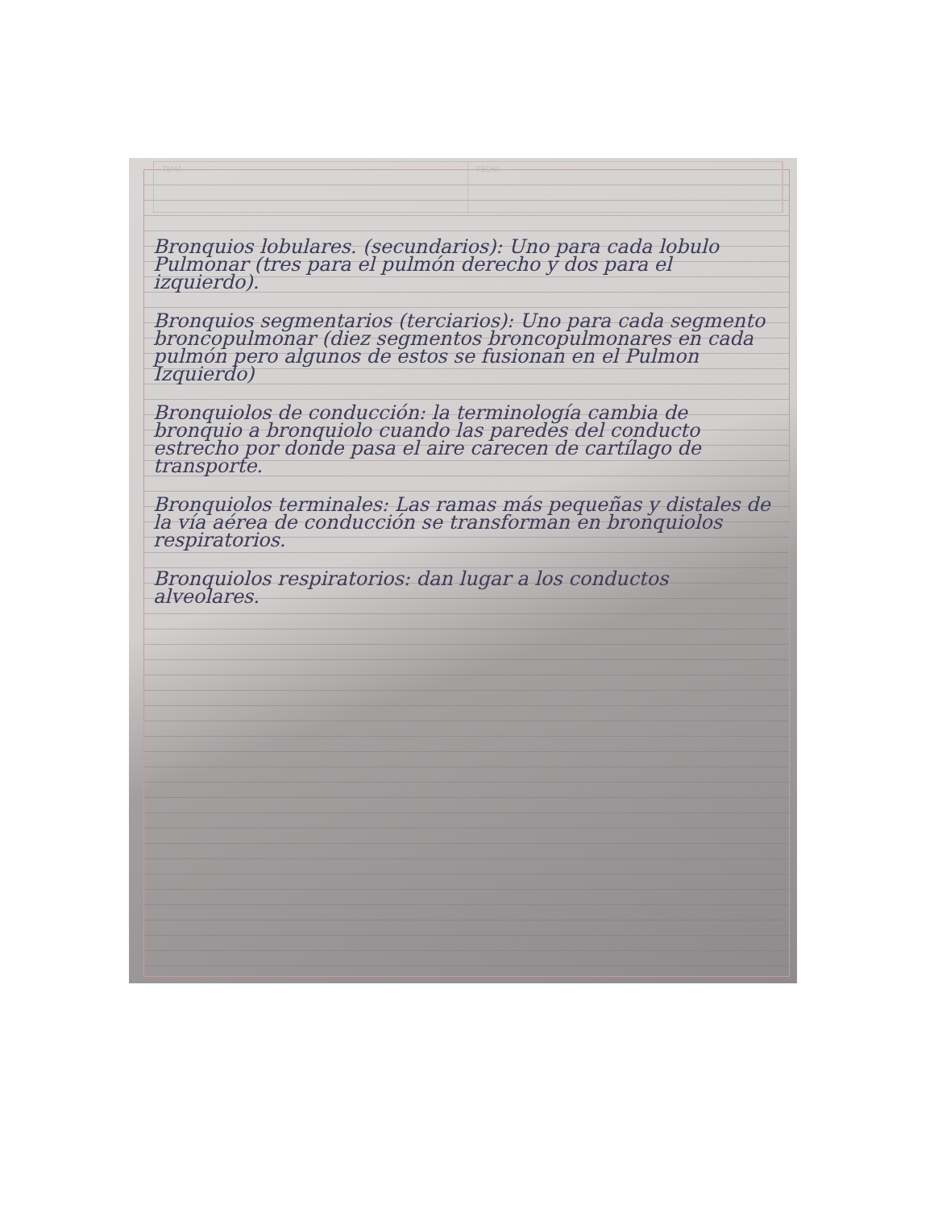TEMA FECHA
Bronquios lobulares. (secundarios): Uno para cada lobulo Pulmonar (tres para el pulmón derecho y dos para el izquierdo).
Bronquios segmentarios (terciarios): Uno para cada segmento broncopulmonar (diez segmentos broncopulmonares en cada pulmón pero algunos de estos se fusionan en el Pulmon Izquierdo)
Bronquiolos de conducción: la terminología cambia de bronquio a bronquiolo cuando las paredes del conducto estrecho por donde pasa el aire carecen de cartílago de transporte.
Bronquiolos terminales: Las ramas más pequeñas y distales de la vía aérea de conducción se transforman en bronquiolos respiratorios.
Bronquiolos respiratorios: dan lugar a los conductos alveolares.